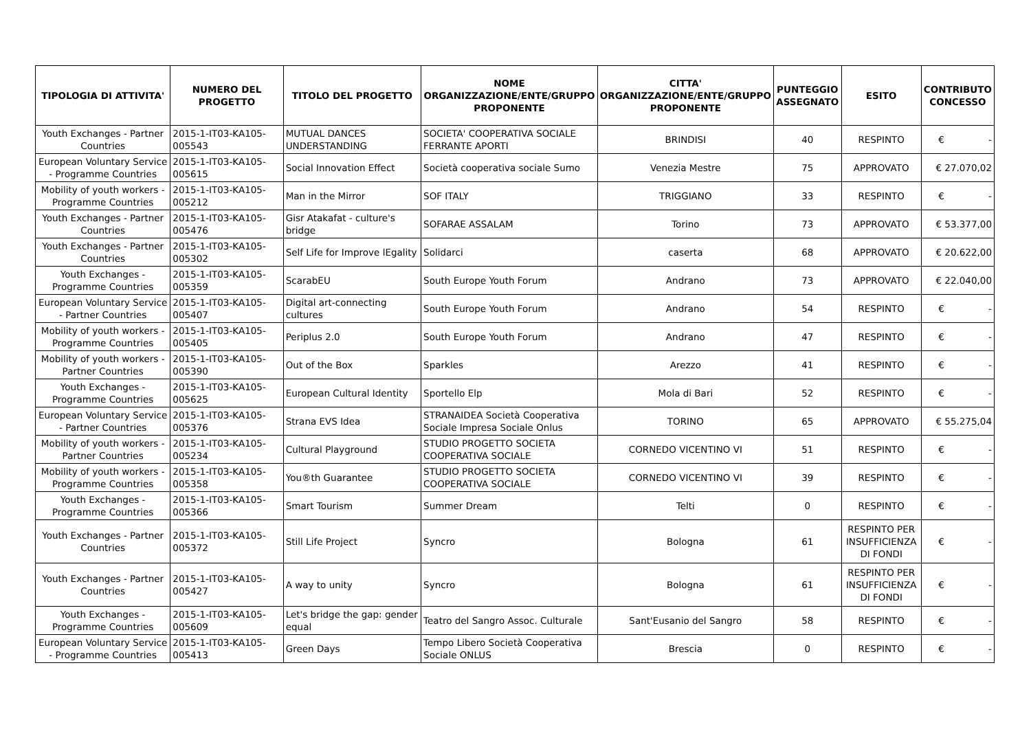| TIPOLOGIA DI ATTIVITA' | NUMERO DEL PROGETTO | TITOLO DEL PROGETTO | NOME ORGANIZZAZIONE/ENTE/GRUPPO PROPONENTE | CITTA' ORGANIZZAZIONE/ENTE/GRUPPO PROPONENTE | PUNTEGGIO ASSEGNATO | ESITO | CONTRIBUTO CONCESSO |
| --- | --- | --- | --- | --- | --- | --- | --- |
| Youth Exchanges - Partner Countries | 2015-1-IT03-KA105-005543 | MUTUAL DANCES UNDERSTANDING | SOCIETA' COOPERATIVA SOCIALE FERRANTE APORTI | BRINDISI | 40 | RESPINTO | € - |
| European Voluntary Service - Programme Countries | 2015-1-IT03-KA105-005615 | Social Innovation Effect | Società cooperativa sociale Sumo | Venezia Mestre | 75 | APPROVATO | € 27.070,02 |
| Mobility of youth workers - Programme Countries | 2015-1-IT03-KA105-005212 | Man in the Mirror | SOF ITALY | TRIGGIANO | 33 | RESPINTO | € - |
| Youth Exchanges - Partner Countries | 2015-1-IT03-KA105-005476 | Gisr Atakafat - culture's bridge | SOFARAE ASSALAM | Torino | 73 | APPROVATO | € 53.377,00 |
| Youth Exchanges - Partner Countries | 2015-1-IT03-KA105-005302 | Self Life for Improve lEgality | Solidarci | caserta | 68 | APPROVATO | € 20.622,00 |
| Youth Exchanges - Programme Countries | 2015-1-IT03-KA105-005359 | ScarabEU | South Europe Youth Forum | Andrano | 73 | APPROVATO | € 22.040,00 |
| European Voluntary Service - Partner Countries | 2015-1-IT03-KA105-005407 | Digital art-connecting cultures | South Europe Youth Forum | Andrano | 54 | RESPINTO | € - |
| Mobility of youth workers - Programme Countries | 2015-1-IT03-KA105-005405 | Periplus 2.0 | South Europe Youth Forum | Andrano | 47 | RESPINTO | € - |
| Mobility of youth workers - Partner Countries | 2015-1-IT03-KA105-005390 | Out of the Box | Sparkles | Arezzo | 41 | RESPINTO | € - |
| Youth Exchanges - Programme Countries | 2015-1-IT03-KA105-005625 | European Cultural Identity | Sportello Elp | Mola di Bari | 52 | RESPINTO | € - |
| European Voluntary Service - Partner Countries | 2015-1-IT03-KA105-005376 | Strana EVS Idea | STRANAIDEA Società Cooperativa Sociale Impresa Sociale Onlus | TORINO | 65 | APPROVATO | € 55.275,04 |
| Mobility of youth workers - Partner Countries | 2015-1-IT03-KA105-005234 | Cultural Playground | STUDIO PROGETTO SOCIETA COOPERATIVA SOCIALE | CORNEDO VICENTINO VI | 51 | RESPINTO | € - |
| Mobility of youth workers - Programme Countries | 2015-1-IT03-KA105-005358 | You®th Guarantee | STUDIO PROGETTO SOCIETA COOPERATIVA SOCIALE | CORNEDO VICENTINO VI | 39 | RESPINTO | € - |
| Youth Exchanges - Programme Countries | 2015-1-IT03-KA105-005366 | Smart Tourism | Summer Dream | Telti | 0 | RESPINTO | € - |
| Youth Exchanges - Partner Countries | 2015-1-IT03-KA105-005372 | Still Life Project | Syncro | Bologna | 61 | RESPINTO PER INSUFFICIENZA DI FONDI | € - |
| Youth Exchanges - Partner Countries | 2015-1-IT03-KA105-005427 | A way to unity | Syncro | Bologna | 61 | RESPINTO PER INSUFFICIENZA DI FONDI | € - |
| Youth Exchanges - Programme Countries | 2015-1-IT03-KA105-005609 | Let's bridge the gap: gender equal | Teatro del Sangro Assoc. Culturale | Sant'Eusanio del Sangro | 58 | RESPINTO | € - |
| European Voluntary Service - Programme Countries | 2015-1-IT03-KA105-005413 | Green Days | Tempo Libero Società Cooperativa Sociale ONLUS | Brescia | 0 | RESPINTO | € - |